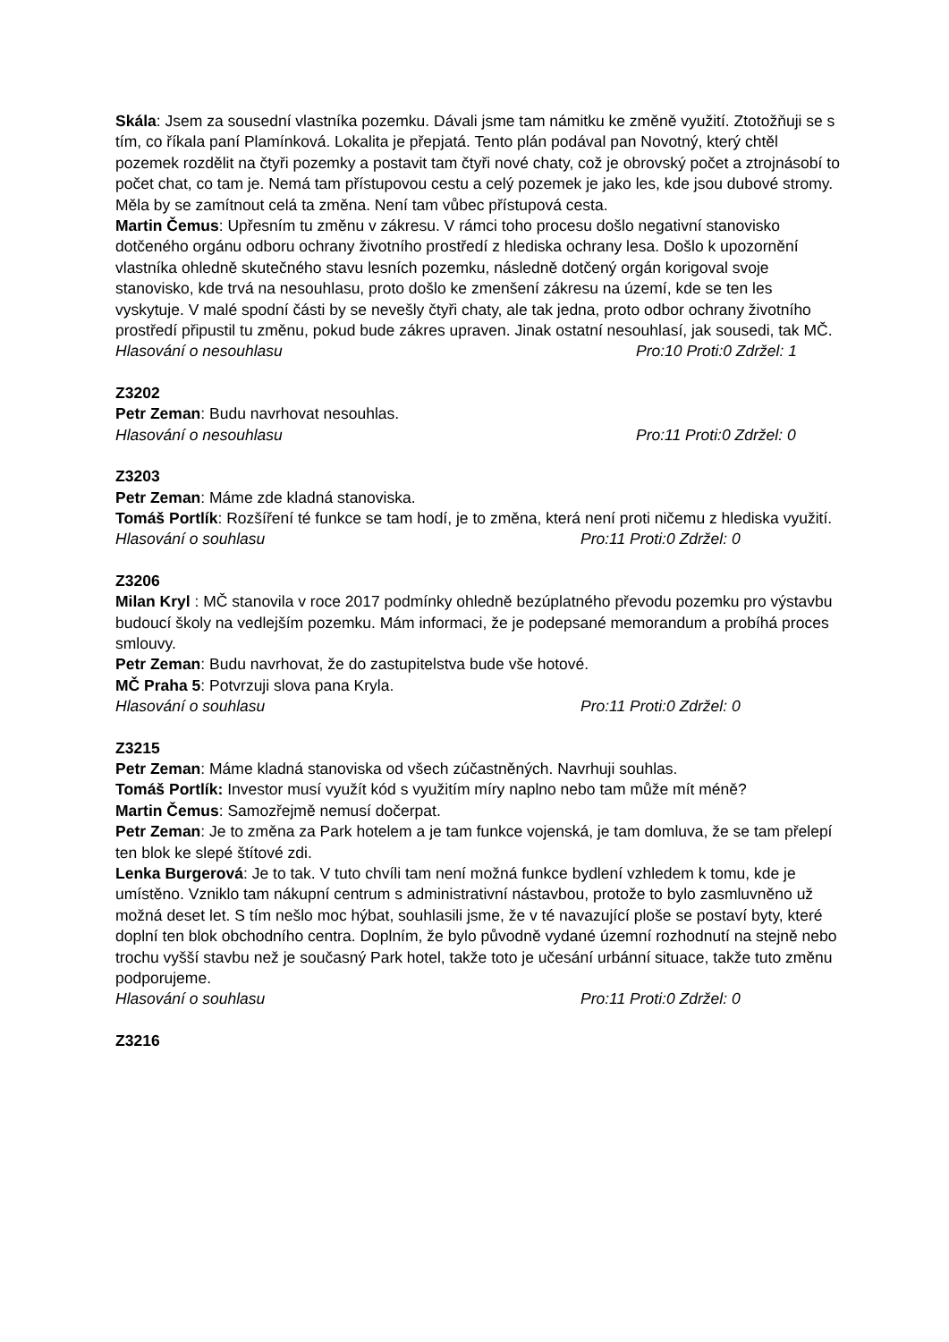Skála: Jsem za sousední vlastníka pozemku. Dávali jsme tam námitku ke změně využití. Ztotožňuji se s tím, co říkala paní Plamínková. Lokalita je přepjatá. Tento plán podával pan Novotný, který chtěl pozemek rozdělit na čtyři pozemky a postavit tam čtyři nové chaty, což je obrovský počet a ztrojnásobí to počet chat, co tam je. Nemá tam přístupovou cestu a celý pozemek je jako les, kde jsou dubové stromy. Měla by se zamítnout celá ta změna. Není tam vůbec přístupová cesta.
Martin Čemus: Upřesním tu změnu v zákresu. V rámci toho procesu došlo negativní stanovisko dotčeného orgánu odboru ochrany životního prostředí z hlediska ochrany lesa. Došlo k upozornění vlastníka ohledně skutečného stavu lesních pozemku, následně dotčený orgán korigoval svoje stanovisko, kde trvá na nesouhlasu, proto došlo ke zmenšení zákresu na území, kde se ten les vyskytuje. V malé spodní části by se nevešly čtyři chaty, ale tak jedna, proto odbor ochrany životního prostředí připustil tu změnu, pokud bude zákres upraven. Jinak ostatní nesouhlasí, jak sousedi, tak MČ.
Hlasování o nesouhlasu Pro:10 Proti:0 Zdržel: 1
Z3202
Petr Zeman: Budu navrhovat nesouhlas.
Hlasování o nesouhlasu Pro:11 Proti:0 Zdržel: 0
Z3203
Petr Zeman: Máme zde kladná stanoviska.
Tomáš Portlík: Rozšíření té funkce se tam hodí, je to změna, která není proti ničemu z hlediska využití.
Hlasování o souhlasu Pro:11 Proti:0 Zdržel: 0
Z3206
Milan Kryl : MČ stanovila v roce 2017 podmínky ohledně bezúplatného převodu pozemku pro výstavbu budoucí školy na vedlejším pozemku. Mám informaci, že je podepsané memorandum a probíhá proces smlouvy.
Petr Zeman: Budu navrhovat, že do zastupitelstva bude vše hotové.
MČ Praha 5: Potvrzuji slova pana Kryla.
Hlasování o souhlasu Pro:11 Proti:0 Zdržel: 0
Z3215
Petr Zeman: Máme kladná stanoviska od všech zúčastněných. Navrhuji souhlas.
Tomáš Portlík: Investor musí využít kód s využitím míry naplno nebo tam může mít méně?
Martin Čemus: Samozřejmě nemusí dočerpat.
Petr Zeman: Je to změna za Park hotelem a je tam funkce vojenská, je tam domluva, že se tam přelepí ten blok ke slepé štítové zdi.
Lenka Burgerová: Je to tak. V tuto chvíli tam není možná funkce bydlení vzhledem k tomu, kde je umístěno. Vzniklo tam nákupní centrum s administrativní nástavbou, protože to bylo zasmluvněno už možná deset let. S tím nešlo moc hýbat, souhlasili jsme, že v té navazující ploše se postaví byty, které doplní ten blok obchodního centra. Doplním, že bylo původně vydané územní rozhodnutí na stejně nebo trochu vyšší stavbu než je současný Park hotel, takže toto je učesání urbánní situace, takže tuto změnu podporujeme.
Hlasování o souhlasu Pro:11 Proti:0 Zdržel: 0
Z3216